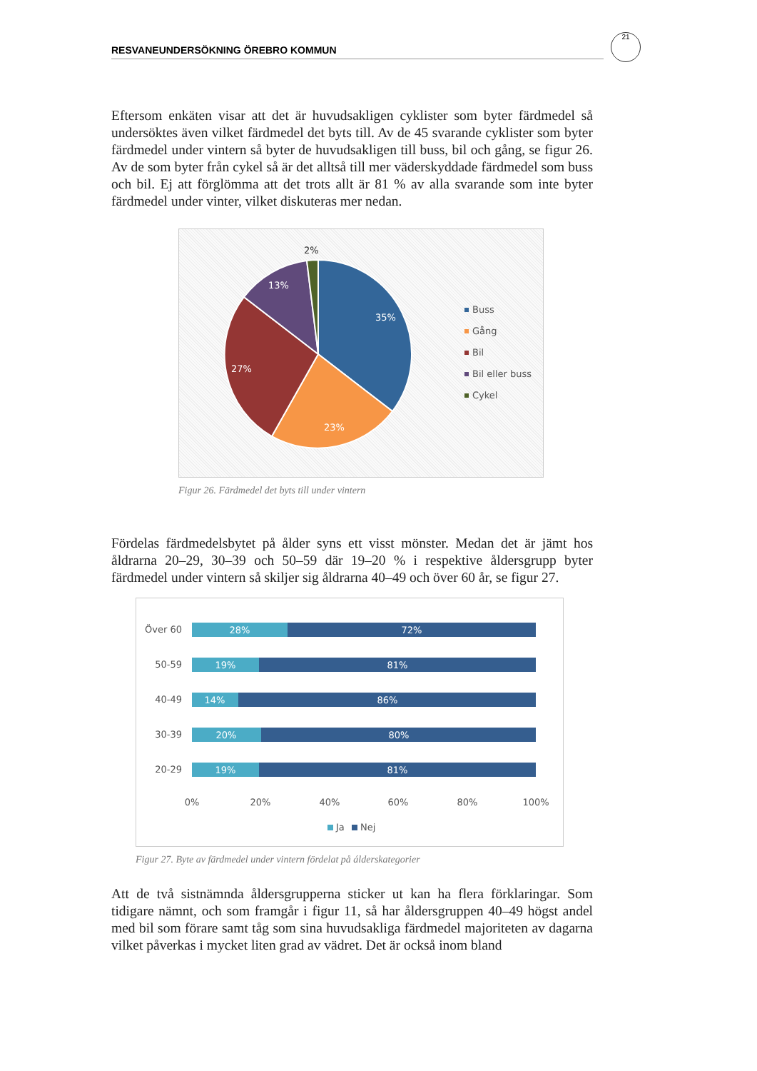RESVANEUNDERSÖKNING ÖREBRO KOMMUN
21
Eftersom enkäten visar att det är huvudsakligen cyklister som byter färdmedel så undersöktes även vilket färdmedel det byts till. Av de 45 svarande cyklister som byter färdmedel under vintern så byter de huvudsakligen till buss, bil och gång, se figur 26. Av de som byter från cykel så är det alltså till mer väderskyddade färdmedel som buss och bil. Ej att förglömma att det trots allt är 81 % av alla svarande som inte byter färdmedel under vinter, vilket diskuteras mer nedan.
35%
23%
27%
13%
2%
Buss
Gång
Bil
Bil eller buss
Cykel
Figur 26. Färdmedel det byts till under vintern
Fördelas färdmedelsbytet på ålder syns ett visst mönster. Medan det är jämt hos åldrarna 20–29, 30–39 och 50–59 där 19–20 % i respektive åldersgrupp byter färdmedel under vintern så skiljer sig åldrarna 40–49 och över 60 år, se figur 27.
Över 60
50-59
40-49
30-39
20-29
28%
72%
19%
81%
14%
86%
20%
80%
19%
81%
0%
20%
40%
60%
80%
100%
Ja
Nej
Figur 27. Byte av färdmedel under vintern fördelat på álderskategorier
Att de två sistnämnda åldersgrupperna sticker ut kan ha flera förklaringar. Som tidigare nämnt, och som framgår i figur 11, så har åldersgruppen 40–49 högst andel med bil som förare samt tåg som sina huvudsakliga färdmedel majoriteten av dagarna vilket påverkas i mycket liten grad av vädret. Det är också inom bland